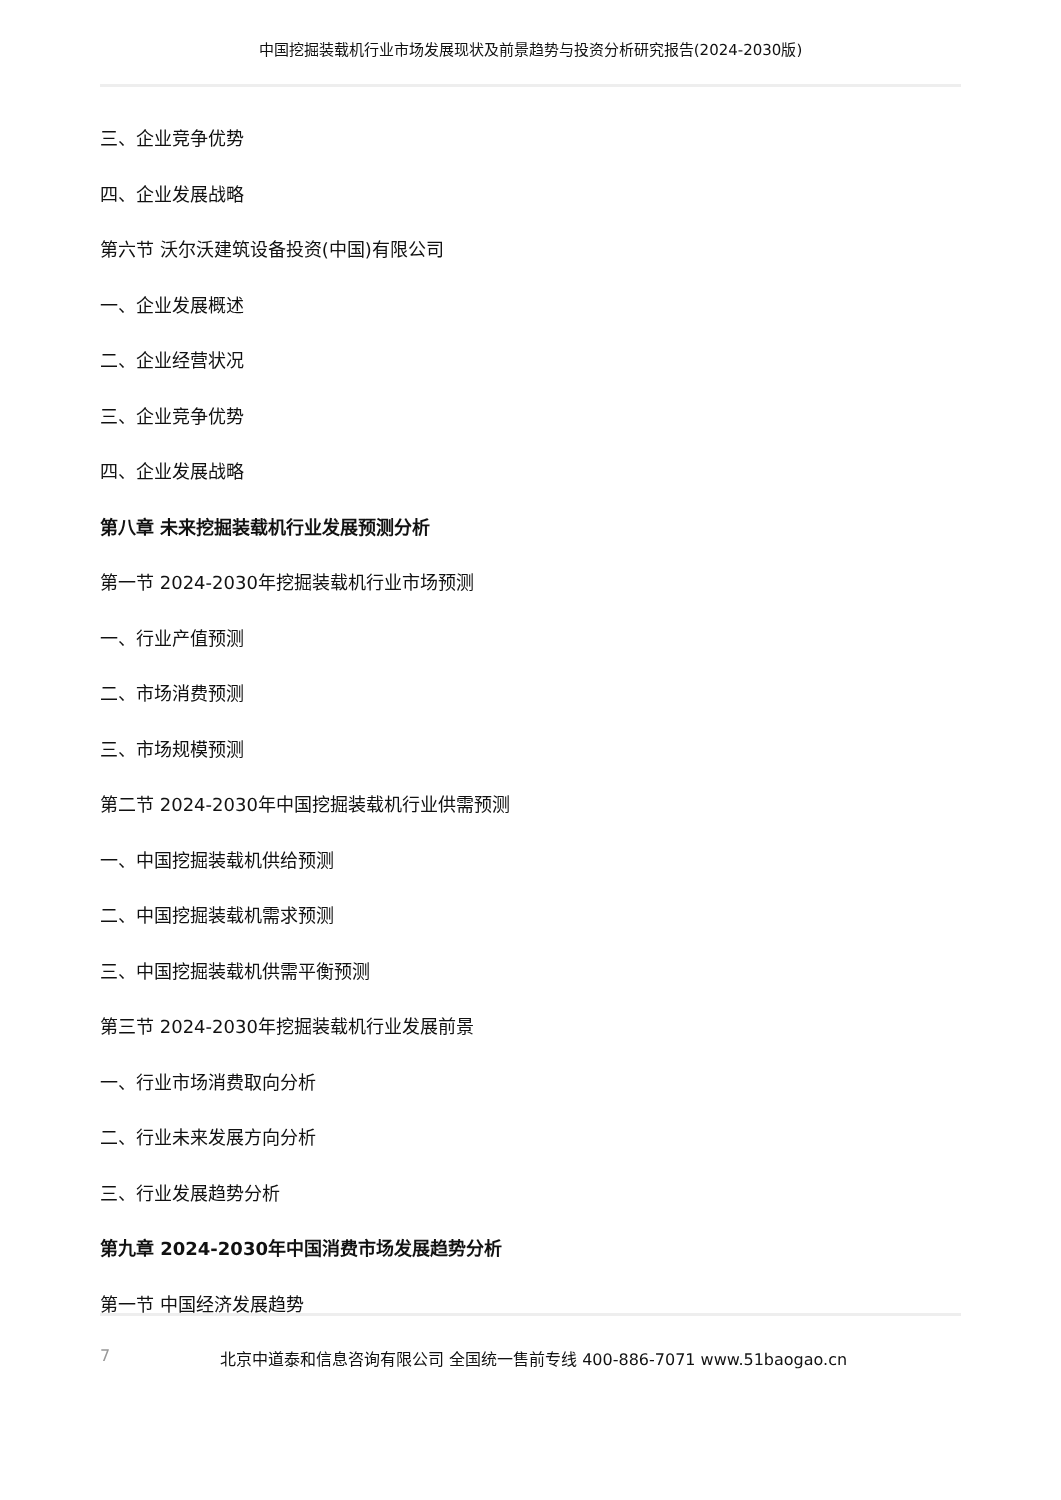中国挖掘装载机行业市场发展现状及前景趋势与投资分析研究报告(2024-2030版)
三、企业竞争优势
四、企业发展战略
第六节 沃尔沃建筑设备投资(中国)有限公司
一、企业发展概述
二、企业经营状况
三、企业竞争优势
四、企业发展战略
第八章 未来挖掘装载机行业发展预测分析
第一节 2024-2030年挖掘装载机行业市场预测
一、行业产值预测
二、市场消费预测
三、市场规模预测
第二节 2024-2030年中国挖掘装载机行业供需预测
一、中国挖掘装载机供给预测
二、中国挖掘装载机需求预测
三、中国挖掘装载机供需平衡预测
第三节 2024-2030年挖掘装载机行业发展前景
一、行业市场消费取向分析
二、行业未来发展方向分析
三、行业发展趋势分析
第九章 2024-2030年中国消费市场发展趋势分析
第一节 中国经济发展趋势
7 北京中道泰和信息咨询有限公司 全国统一售前专线 400-886-7071 www.51baogao.cn